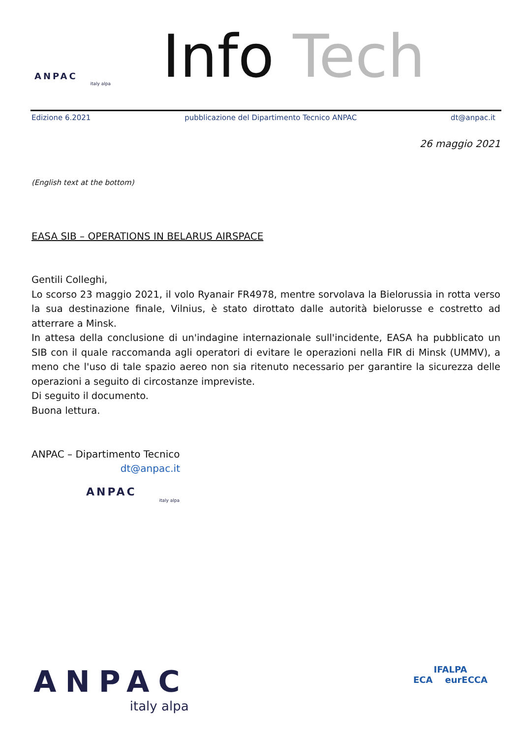ANPAC
italy alpa
Info Tech
Edizione 6.2021 pubblicazione del Dipartimento Tecnico ANPAC dt@anpac.it
26 maggio 2021
(English text at the bottom)
EASA SIB – OPERATIONS IN BELARUS AIRSPACE
Gentili Colleghi,
Lo scorso 23 maggio 2021, il volo Ryanair FR4978, mentre sorvolava la Bielorussia in rotta verso la sua destinazione finale, Vilnius, è stato dirottato dalle autorità bielorusse e costretto ad atterrare a Minsk.
In attesa della conclusione di un'indagine internazionale sull'incidente, EASA ha pubblicato un SIB con il quale raccomanda agli operatori di evitare le operazioni nella FIR di Minsk (UMMV), a meno che l'uso di tale spazio aereo non sia ritenuto necessario per garantire la sicurezza delle operazioni a seguito di circostanze impreviste.
Di seguito il documento.
Buona lettura.
ANPAC – Dipartimento Tecnico
dt@anpac.it
ANPAC
italy alpa
ANPAC
italy alpa
IFALPA
ECA eurECCA